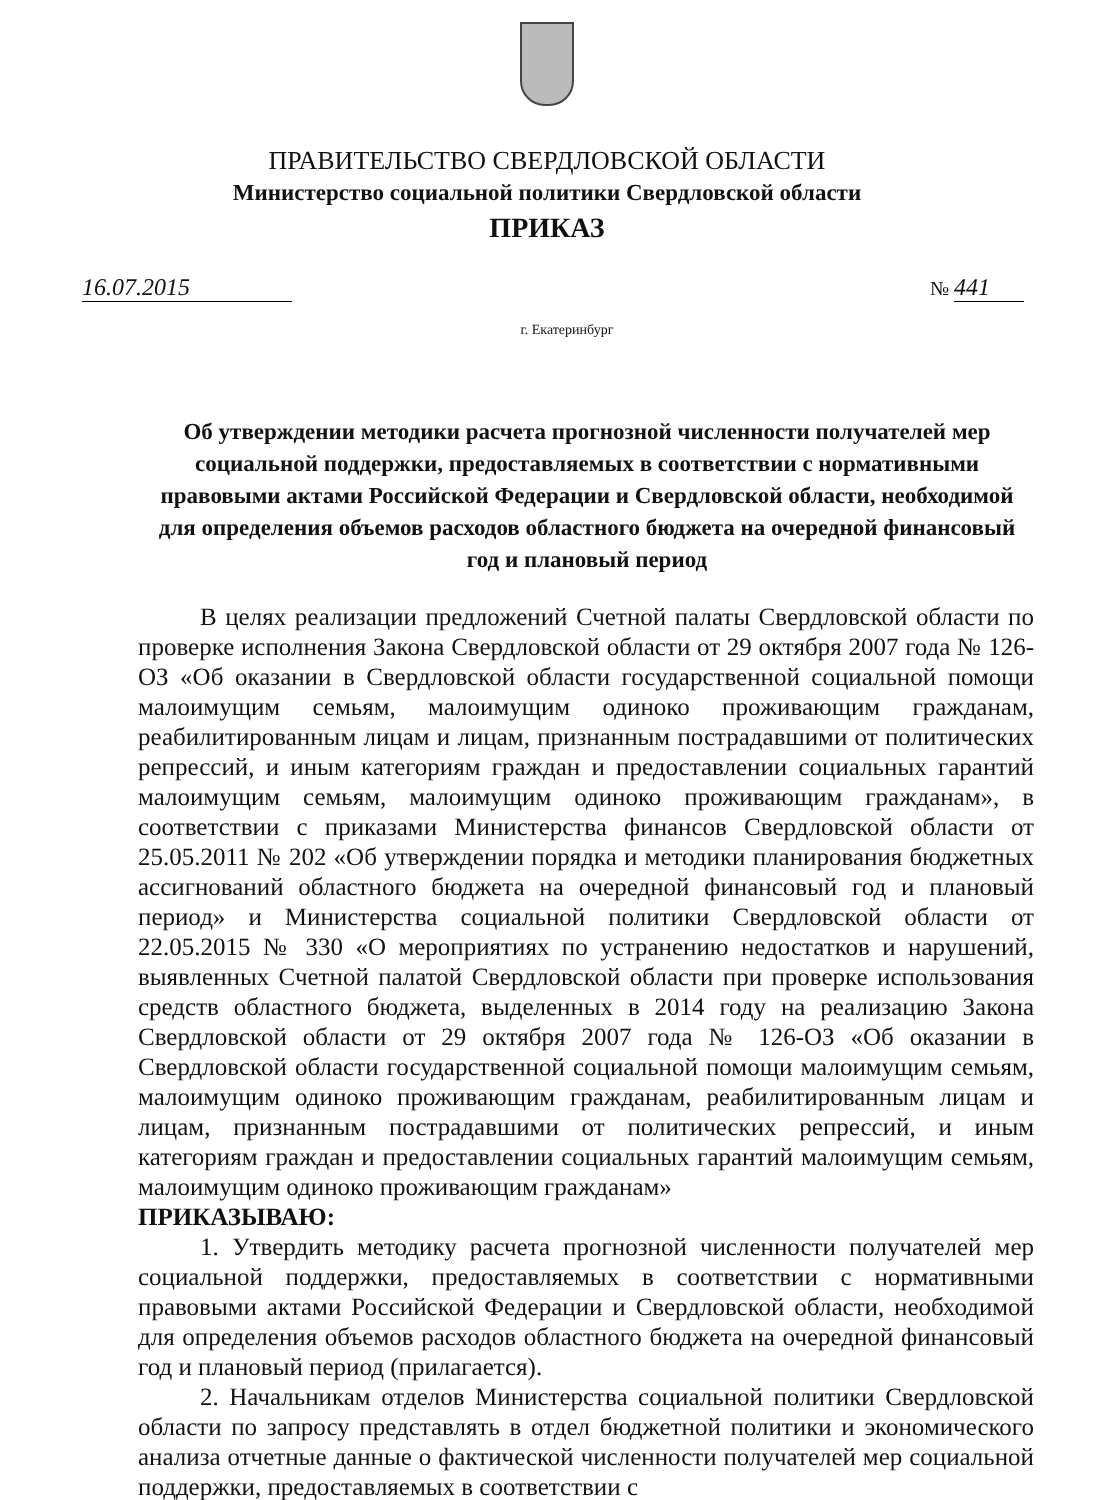ПРАВИТЕЛЬСТВО СВЕРДЛОВСКОЙ ОБЛАСТИ
Министерство социальной политики Свердловской области
ПРИКАЗ
16.07.2015
№ 441
г. Екатеринбург
Об утверждении методики расчета прогнозной численности получателей мер социальной поддержки, предоставляемых в соответствии с нормативными правовыми актами Российской Федерации и Свердловской области, необходимой для определения объемов расходов областного бюджета на очередной финансовый год и плановый период
В целях реализации предложений Счетной палаты Свердловской области по проверке исполнения Закона Свердловской области от 29 октября 2007 года № 126-ОЗ «Об оказании в Свердловской области государственной социальной помощи малоимущим семьям, малоимущим одиноко проживающим гражданам, реабилитированным лицам и лицам, признанным пострадавшими от политических репрессий, и иным категориям граждан и предоставлении социальных гарантий малоимущим семьям, малоимущим одиноко проживающим гражданам», в соответствии с приказами Министерства финансов Свердловской области от 25.05.2011 № 202 «Об утверждении порядка и методики планирования бюджетных ассигнований областного бюджета на очередной финансовый год и плановый период» и Министерства социальной политики Свердловской области от 22.05.2015 № 330 «О мероприятиях по устранению недостатков и нарушений, выявленных Счетной палатой Свердловской области при проверке использования средств областного бюджета, выделенных в 2014 году на реализацию Закона Свердловской области от 29 октября 2007 года № 126-ОЗ «Об оказании в Свердловской области государственной социальной помощи малоимущим семьям, малоимущим одиноко проживающим гражданам, реабилитированным лицам и лицам, признанным пострадавшими от политических репрессий, и иным категориям граждан и предоставлении социальных гарантий малоимущим семьям, малоимущим одиноко проживающим гражданам»
ПРИКАЗЫВАЮ:
1. Утвердить методику расчета прогнозной численности получателей мер социальной поддержки, предоставляемых в соответствии с нормативными правовыми актами Российской Федерации и Свердловской области, необходимой для определения объемов расходов областного бюджета на очередной финансовый год и плановый период (прилагается).
2. Начальникам отделов Министерства социальной политики Свердловской области по запросу представлять в отдел бюджетной политики и экономического анализа отчетные данные о фактической численности получателей мер социальной поддержки, предоставляемых в соответствии с